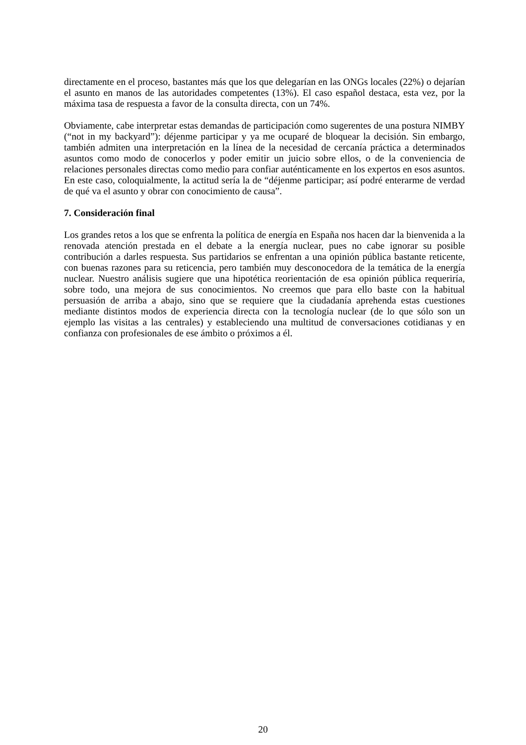directamente en el proceso, bastantes más que los que delegarían en las ONGs locales (22%) o dejarían el asunto en manos de las autoridades competentes (13%). El caso español destaca, esta vez, por la máxima tasa de respuesta a favor de la consulta directa, con un 74%.
Obviamente, cabe interpretar estas demandas de participación como sugerentes de una postura NIMBY (“not in my backyard”): déjenme participar y ya me ocuparé de bloquear la decisión. Sin embargo, también admiten una interpretación en la línea de la necesidad de cercanía práctica a determinados asuntos como modo de conocerlos y poder emitir un juicio sobre ellos, o de la conveniencia de relaciones personales directas como medio para confiar auténticamente en los expertos en esos asuntos. En este caso, coloquialmente, la actitud sería la de “déjenme participar; así podré enterarme de verdad de qué va el asunto y obrar con conocimiento de causa”.
7. Consideración final
Los grandes retos a los que se enfrenta la política de energía en España nos hacen dar la bienvenida a la renovada atención prestada en el debate a la energía nuclear, pues no cabe ignorar su posible contribución a darles respuesta. Sus partidarios se enfrentan a una opinión pública bastante reticente, con buenas razones para su reticencia, pero también muy desconocedora de la temática de la energía nuclear. Nuestro análisis sugiere que una hipotética reorientación de esa opinión pública requeriría, sobre todo, una mejora de sus conocimientos. No creemos que para ello baste con la habitual persuasión de arriba a abajo, sino que se requiere que la ciudadanía aprehenda estas cuestiones mediante distintos modos de experiencia directa con la tecnología nuclear (de lo que sólo son un ejemplo las visitas a las centrales) y estableciendo una multitud de conversaciones cotidianas y en confianza con profesionales de ese ámbito o próximos a él.
20